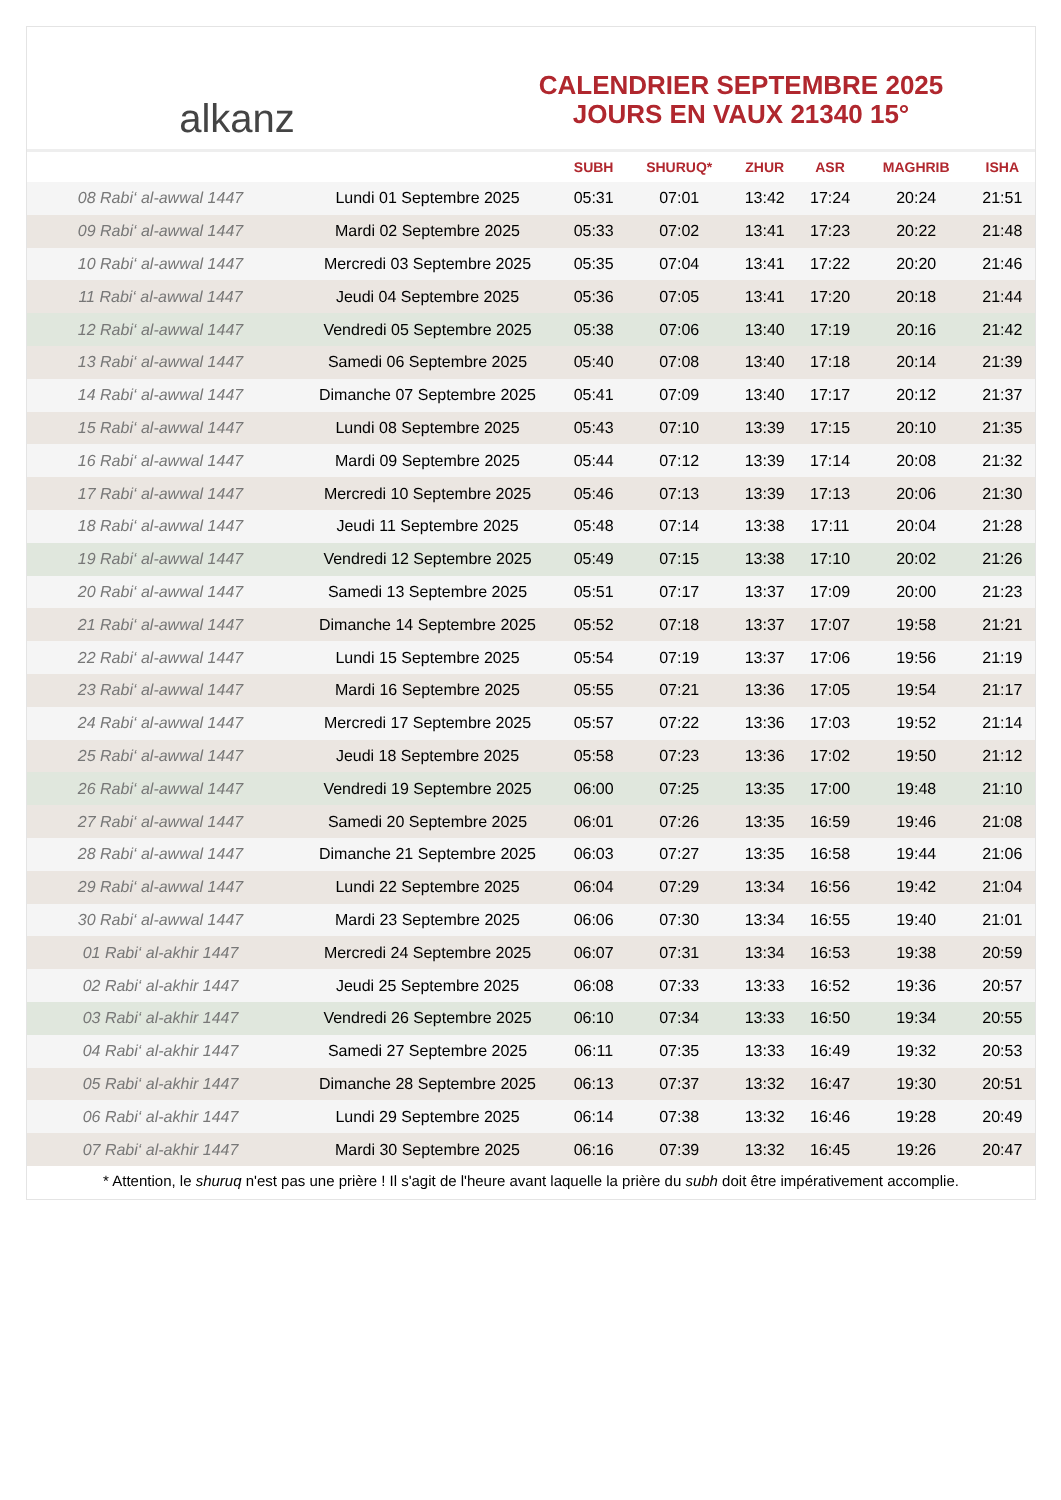alkanz
CALENDRIER SEPTEMBRE 2025
JOURS EN VAUX 21340 15°
| | | SUBH | SHURUQ* | ZHUR | ASR | MAGHRIB | ISHA |
| --- | --- | --- | --- | --- | --- | --- | --- |
| 08 Rabi‘ al-awwal 1447 | Lundi 01 Septembre 2025 | 05:31 | 07:01 | 13:42 | 17:24 | 20:24 | 21:51 |
| 09 Rabi‘ al-awwal 1447 | Mardi 02 Septembre 2025 | 05:33 | 07:02 | 13:41 | 17:23 | 20:22 | 21:48 |
| 10 Rabi‘ al-awwal 1447 | Mercredi 03 Septembre 2025 | 05:35 | 07:04 | 13:41 | 17:22 | 20:20 | 21:46 |
| 11 Rabi‘ al-awwal 1447 | Jeudi 04 Septembre 2025 | 05:36 | 07:05 | 13:41 | 17:20 | 20:18 | 21:44 |
| 12 Rabi‘ al-awwal 1447 | Vendredi 05 Septembre 2025 | 05:38 | 07:06 | 13:40 | 17:19 | 20:16 | 21:42 |
| 13 Rabi‘ al-awwal 1447 | Samedi 06 Septembre 2025 | 05:40 | 07:08 | 13:40 | 17:18 | 20:14 | 21:39 |
| 14 Rabi‘ al-awwal 1447 | Dimanche 07 Septembre 2025 | 05:41 | 07:09 | 13:40 | 17:17 | 20:12 | 21:37 |
| 15 Rabi‘ al-awwal 1447 | Lundi 08 Septembre 2025 | 05:43 | 07:10 | 13:39 | 17:15 | 20:10 | 21:35 |
| 16 Rabi‘ al-awwal 1447 | Mardi 09 Septembre 2025 | 05:44 | 07:12 | 13:39 | 17:14 | 20:08 | 21:32 |
| 17 Rabi‘ al-awwal 1447 | Mercredi 10 Septembre 2025 | 05:46 | 07:13 | 13:39 | 17:13 | 20:06 | 21:30 |
| 18 Rabi‘ al-awwal 1447 | Jeudi 11 Septembre 2025 | 05:48 | 07:14 | 13:38 | 17:11 | 20:04 | 21:28 |
| 19 Rabi‘ al-awwal 1447 | Vendredi 12 Septembre 2025 | 05:49 | 07:15 | 13:38 | 17:10 | 20:02 | 21:26 |
| 20 Rabi‘ al-awwal 1447 | Samedi 13 Septembre 2025 | 05:51 | 07:17 | 13:37 | 17:09 | 20:00 | 21:23 |
| 21 Rabi‘ al-awwal 1447 | Dimanche 14 Septembre 2025 | 05:52 | 07:18 | 13:37 | 17:07 | 19:58 | 21:21 |
| 22 Rabi‘ al-awwal 1447 | Lundi 15 Septembre 2025 | 05:54 | 07:19 | 13:37 | 17:06 | 19:56 | 21:19 |
| 23 Rabi‘ al-awwal 1447 | Mardi 16 Septembre 2025 | 05:55 | 07:21 | 13:36 | 17:05 | 19:54 | 21:17 |
| 24 Rabi‘ al-awwal 1447 | Mercredi 17 Septembre 2025 | 05:57 | 07:22 | 13:36 | 17:03 | 19:52 | 21:14 |
| 25 Rabi‘ al-awwal 1447 | Jeudi 18 Septembre 2025 | 05:58 | 07:23 | 13:36 | 17:02 | 19:50 | 21:12 |
| 26 Rabi‘ al-awwal 1447 | Vendredi 19 Septembre 2025 | 06:00 | 07:25 | 13:35 | 17:00 | 19:48 | 21:10 |
| 27 Rabi‘ al-awwal 1447 | Samedi 20 Septembre 2025 | 06:01 | 07:26 | 13:35 | 16:59 | 19:46 | 21:08 |
| 28 Rabi‘ al-awwal 1447 | Dimanche 21 Septembre 2025 | 06:03 | 07:27 | 13:35 | 16:58 | 19:44 | 21:06 |
| 29 Rabi‘ al-awwal 1447 | Lundi 22 Septembre 2025 | 06:04 | 07:29 | 13:34 | 16:56 | 19:42 | 21:04 |
| 30 Rabi‘ al-awwal 1447 | Mardi 23 Septembre 2025 | 06:06 | 07:30 | 13:34 | 16:55 | 19:40 | 21:01 |
| 01 Rabi‘ al-akhir 1447 | Mercredi 24 Septembre 2025 | 06:07 | 07:31 | 13:34 | 16:53 | 19:38 | 20:59 |
| 02 Rabi‘ al-akhir 1447 | Jeudi 25 Septembre 2025 | 06:08 | 07:33 | 13:33 | 16:52 | 19:36 | 20:57 |
| 03 Rabi‘ al-akhir 1447 | Vendredi 26 Septembre 2025 | 06:10 | 07:34 | 13:33 | 16:50 | 19:34 | 20:55 |
| 04 Rabi‘ al-akhir 1447 | Samedi 27 Septembre 2025 | 06:11 | 07:35 | 13:33 | 16:49 | 19:32 | 20:53 |
| 05 Rabi‘ al-akhir 1447 | Dimanche 28 Septembre 2025 | 06:13 | 07:37 | 13:32 | 16:47 | 19:30 | 20:51 |
| 06 Rabi‘ al-akhir 1447 | Lundi 29 Septembre 2025 | 06:14 | 07:38 | 13:32 | 16:46 | 19:28 | 20:49 |
| 07 Rabi‘ al-akhir 1447 | Mardi 30 Septembre 2025 | 06:16 | 07:39 | 13:32 | 16:45 | 19:26 | 20:47 |
* Attention, le shuruq n'est pas une prière ! Il s'agit de l'heure avant laquelle la prière du subh doit être impérativement accomplie.